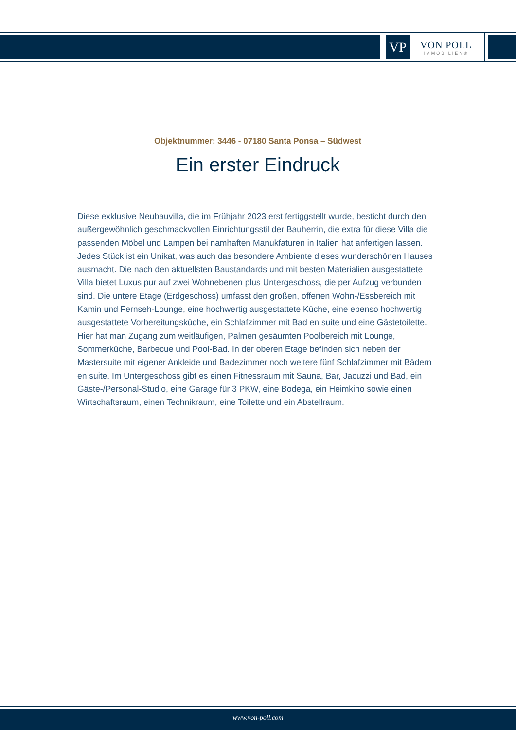VP
VON POLL
IMMOBILIEN®
Objektnummer: 3446 - 07180 Santa Ponsa – Südwest
Ein erster Eindruck
Diese exklusive Neubauvilla, die im Frühjahr 2023 erst fertiggstellt wurde, besticht durch den außergewöhnlich geschmackvollen Einrichtungsstil der Bauherrin, die extra für diese Villa die passenden Möbel und Lampen bei namhaften Manukfaturen in Italien hat anfertigen lassen. Jedes Stück ist ein Unikat, was auch das besondere Ambiente dieses wunderschönen Hauses ausmacht. Die nach den aktuellsten Baustandards und mit besten Materialien ausgestattete Villa bietet Luxus pur auf zwei Wohnebenen plus Untergeschoss, die per Aufzug verbunden sind. Die untere Etage (Erdgeschoss) umfasst den großen, offenen Wohn-/Essbereich mit Kamin und Fernseh-Lounge, eine hochwertig ausgestattete Küche, eine ebenso hochwertig ausgestattete Vorbereitungsküche, ein Schlafzimmer mit Bad en suite und eine Gästetoilette. Hier hat man Zugang zum weitläufigen, Palmen gesäumten Poolbereich mit Lounge, Sommerküche, Barbecue und Pool-Bad. In der oberen Etage befinden sich neben der Mastersuite mit eigener Ankleide und Badezimmer noch weitere fünf Schlafzimmer mit Bädern en suite. Im Untergeschoss gibt es einen Fitnessraum mit Sauna, Bar, Jacuzzi und Bad, ein Gäste-/Personal-Studio, eine Garage für 3 PKW, eine Bodega, ein Heimkino sowie einen Wirtschaftsraum, einen Technikraum, eine Toilette und ein Abstellraum.
www.von-poll.com